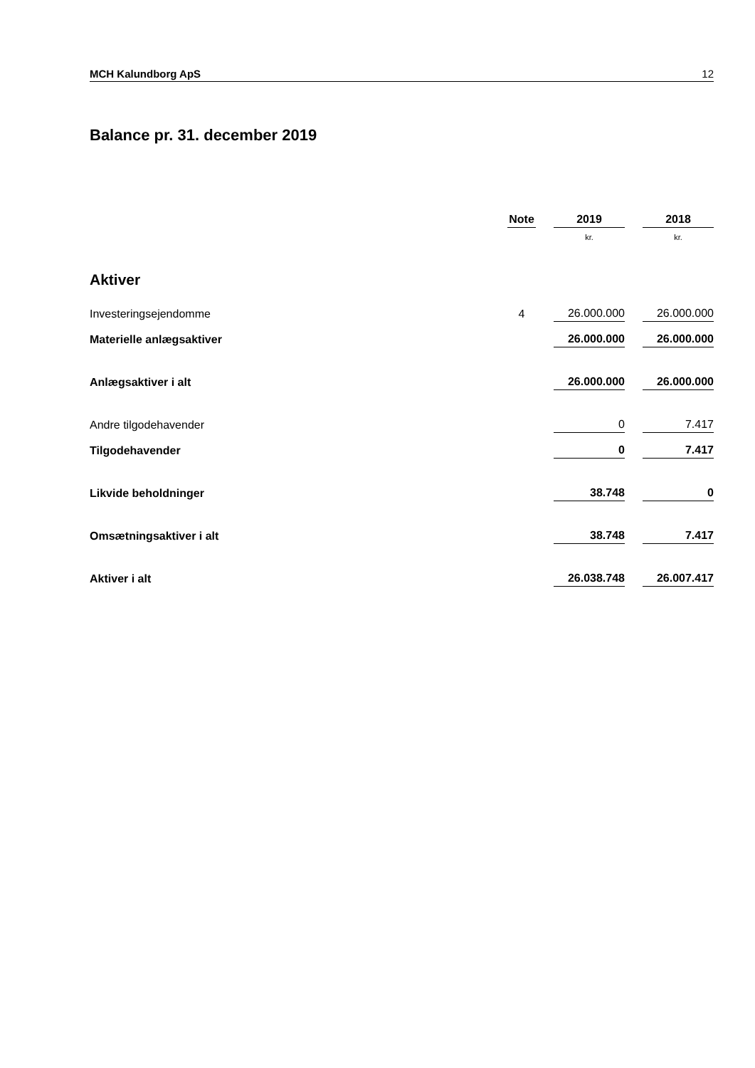MCH Kalundborg ApS 12
Balance pr. 31. december 2019
| | Note | | 2019 | | 2018 |
| --- | --- | --- | --- | --- | --- |
| | | | kr. | | kr. |
| Aktiver | | | | | |
| Investeringsejendomme | 4 | | 26.000.000 | | 26.000.000 |
| Materielle anlægsaktiver | | | 26.000.000 | | 26.000.000 |
| Anlægsaktiver i alt | | | 26.000.000 | | 26.000.000 |
| Andre tilgodehavender | | | 0 | | 7.417 |
| Tilgodehavender | | | 0 | | 7.417 |
| Likvide beholdninger | | | 38.748 | | 0 |
| Omsætningsaktiver i alt | | | 38.748 | | 7.417 |
| Aktiver i alt | | | 26.038.748 | | 26.007.417 |